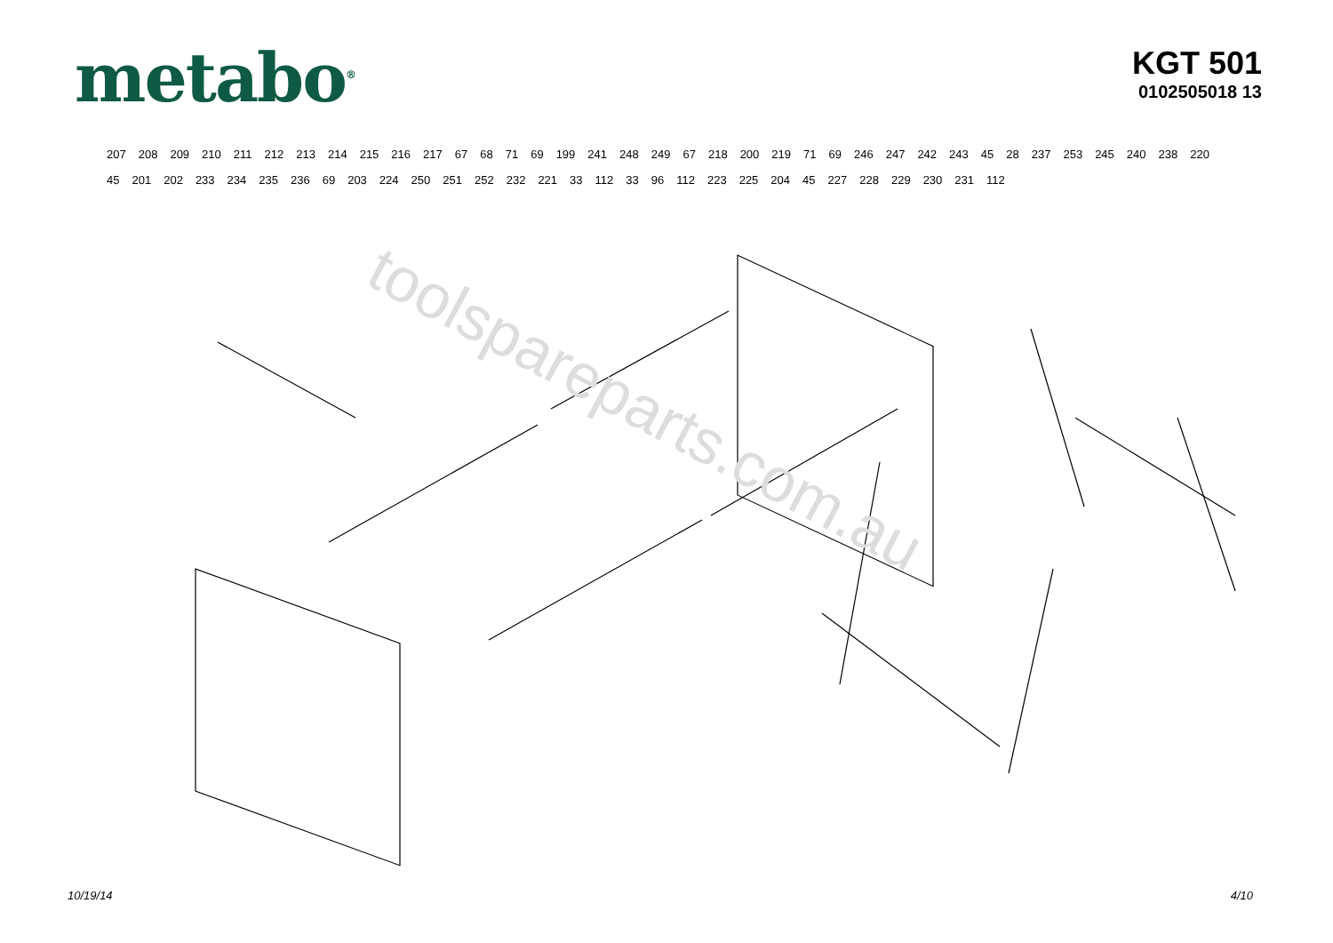toolspareparts.com.au
metabo<sup>®</sup>
KGT 501
0102505018 13
207 208 209 210 211 212 213 214 215 216 217 67 68 71 69 199 241 248 249 67 218 200 219 71 69 246 247 242 243 45 28 237 253 245 240 238 220 45 201 202 233 234 235 236 69 203 224 250 251 252 232 221 33 112 33 96 112 223 225 204 45 227 228 229 230 231 112
10/19/14 4/10